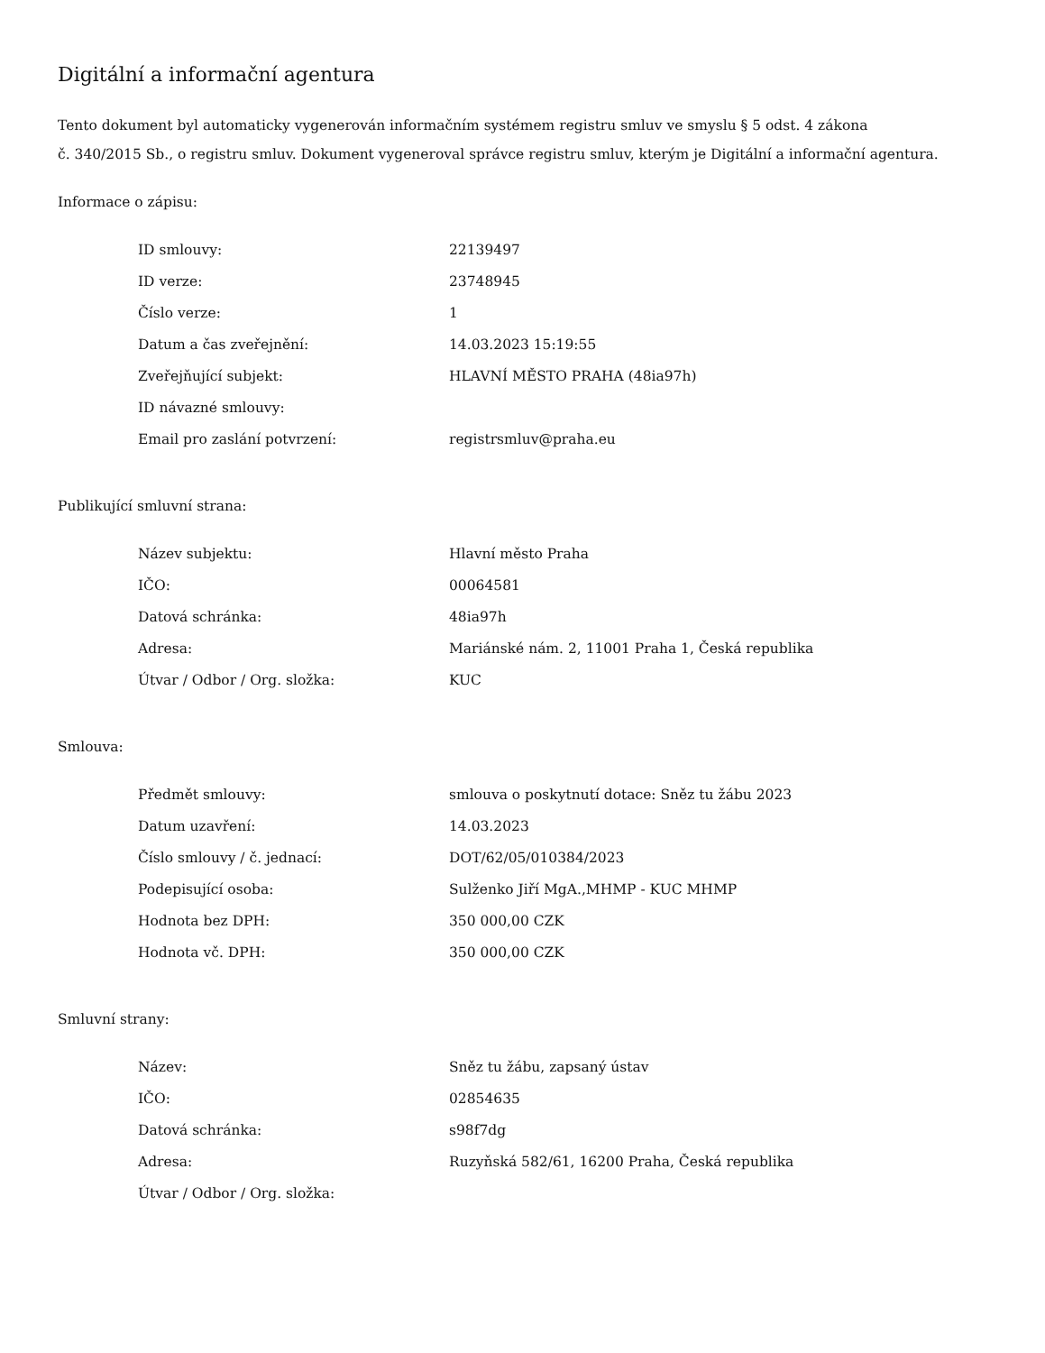Digitální a informační agentura
Tento dokument byl automaticky vygenerován informačním systémem registru smluv ve smyslu § 5 odst. 4 zákona
č. 340/2015 Sb., o registru smluv. Dokument vygeneroval správce registru smluv, kterým je Digitální a informační agentura.
Informace o zápisu:
| ID smlouvy: | 22139497 |
| ID verze: | 23748945 |
| Číslo verze: | 1 |
| Datum a čas zveřejnění: | 14.03.2023 15:19:55 |
| Zveřejňující subjekt: | HLAVNÍ MĚSTO PRAHA (48ia97h) |
| ID návazné smlouvy: | |
| Email pro zaslání potvrzení: | registrsmluv@praha.eu |
Publikující smluvní strana:
| Název subjektu: | Hlavní město Praha |
| IČO: | 00064581 |
| Datová schránka: | 48ia97h |
| Adresa: | Mariánské nám. 2, 11001 Praha 1, Česká republika |
| Útvar / Odbor / Org. složka: | KUC |
Smlouva:
| Předmět smlouvy: | smlouva o poskytnutí dotace: Sněz tu žábu 2023 |
| Datum uzavření: | 14.03.2023 |
| Číslo smlouvy / č. jednací: | DOT/62/05/010384/2023 |
| Podepisující osoba: | Sulženko Jiří MgA.,MHMP - KUC MHMP |
| Hodnota bez DPH: | 350 000,00 CZK |
| Hodnota vč. DPH: | 350 000,00 CZK |
Smluvní strany:
| Název: | Sněz tu žábu, zapsaný ústav |
| IČO: | 02854635 |
| Datová schránka: | s98f7dg |
| Adresa: | Ruzyňská 582/61, 16200 Praha, Česká republika |
| Útvar / Odbor / Org. složka: | |